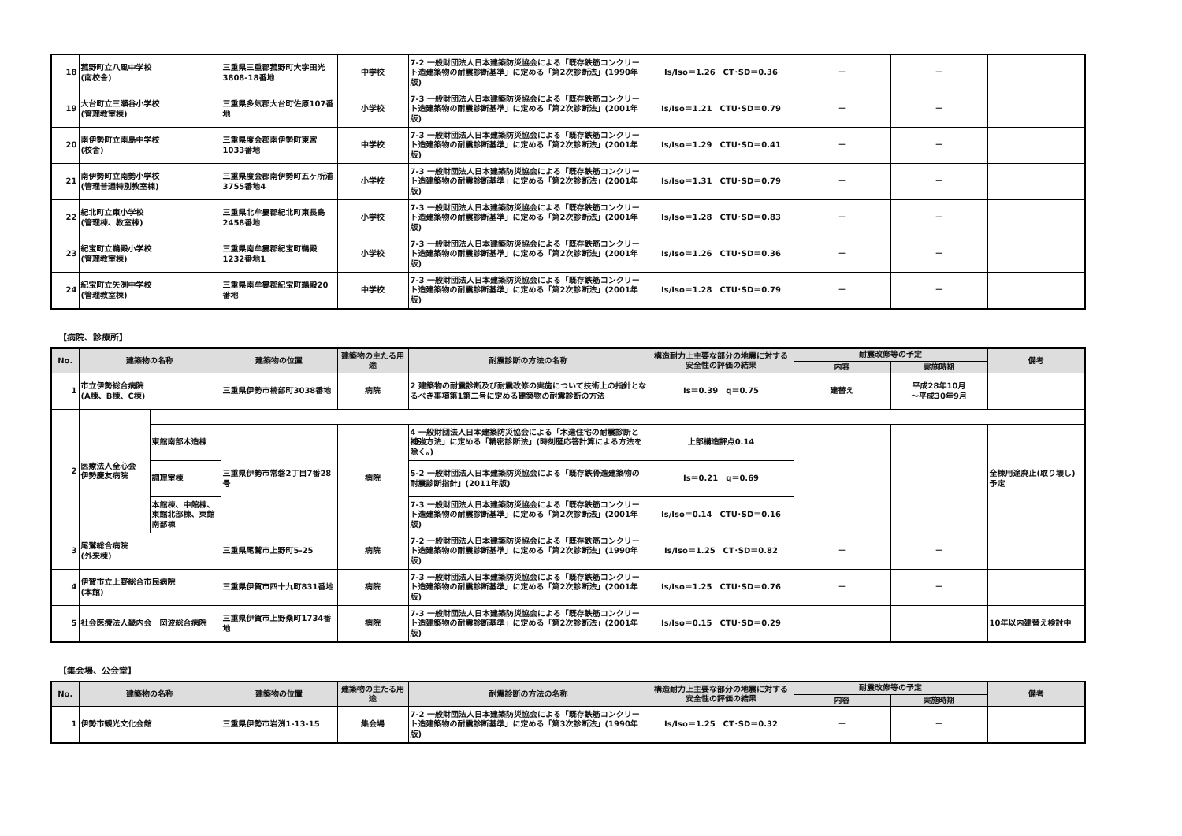| 18 | 菰野町立八風中学校 (南校舎) | 三重県三重郡菰野町大字田光3808-18番地 | 中学校 | 7-2 一般財団法人日本建築防災協会による「既存鉄筋コンクリート造建築物の耐震診断基準」に定める「第2次診断法」(1990年版) | Is/Iso＝1.26 CT･SD＝0.36 | － | － | |
| 19 | 大台町立三瀬谷小学校 (管理教室棟) | 三重県多気郡大台町佐原107番地 | 小学校 | 7-3 一般財団法人日本建築防災協会による「既存鉄筋コンクリート造建築物の耐震診断基準」に定める「第2次診断法」(2001年版) | Is/Iso＝1.21 CTU･SD＝0.79 | － | － | |
| 20 | 南伊勢町立南島中学校 (校舎) | 三重県度会郡南伊勢町東宮1033番地 | 中学校 | 7-3 一般財団法人日本建築防災協会による「既存鉄筋コンクリート造建築物の耐震診断基準」に定める「第2次診断法」(2001年版) | Is/Iso＝1.29 CTU･SD＝0.41 | － | － | |
| 21 | 南伊勢町立南勢小学校 (管理普通特別教室棟) | 三重県度会郡南伊勢町五ヶ所浦3755番地4 | 小学校 | 7-3 一般財団法人日本建築防災協会による「既存鉄筋コンクリート造建築物の耐震診断基準」に定める「第2次診断法」(2001年版) | Is/Iso＝1.31 CTU･SD＝0.79 | － | － | |
| 22 | 紀北町立東小学校 (管理棟、教室棟) | 三重県北牟婁郡紀北町東長島2458番地 | 小学校 | 7-3 一般財団法人日本建築防災協会による「既存鉄筋コンクリート造建築物の耐震診断基準」に定める「第2次診断法」(2001年版) | Is/Iso＝1.28 CTU･SD＝0.83 | － | － | |
| 23 | 紀宝町立鵜殿小学校 (管理教室棟) | 三重県南牟婁郡紀宝町鵜殿1232番地1 | 小学校 | 7-3 一般財団法人日本建築防災協会による「既存鉄筋コンクリート造建築物の耐震診断基準」に定める「第2次診断法」(2001年版) | Is/Iso＝1.26 CTU･SD＝0.36 | － | － | |
| 24 | 紀宝町立矢渕中学校 (管理教室棟) | 三重県南牟婁郡紀宝町鵜殿20番地 | 中学校 | 7-3 一般財団法人日本建築防災協会による「既存鉄筋コンクリート造建築物の耐震診断基準」に定める「第2次診断法」(2001年版) | Is/Iso＝1.28 CTU･SD＝0.79 | － | － | |
【病院、診療所】
| No. | 建築物の名称 | | 建築物の位置 | 建築物の主たる用途 | 耐震診断の方法の名称 | 構造耐力上主要な部分の地震に対する安全性の評価の結果 | 耐震改修等の予定 | | 備考 |
| --- | --- | --- | --- | --- | --- | --- | --- | --- | --- |
| | | | | | | | 内容 | 実施時期 | |
| 1 | 市立伊勢総合病院 (A棟、B棟、C棟) | | 三重県伊勢市楠部町3038番地 | 病院 | 2 建築物の耐震診断及び耐震改修の実施について技術上の指針となるべき事項第1第二号に定める建築物の耐震診断の方法 | Is＝0.39 q＝0.75 | 建替え | 平成28年10月 ～平成30年9月 | |
| 2 | 医療法人全心会 伊勢慶友病院 | | | | | | | | |
| | | 東館南部木造棟 | 三重県伊勢市常磐2丁目7番28号 | 病院 | 4 一般財団法人日本建築防災協会による「木造住宅の耐震診断と補強方法」に定める「精密診断法」(時刻歴応答計算による方法を除く。) | 上部構造評点0.14 | | | 全棟用途廃止(取り壊し)予定 |
| | | 調理室棟 | | | 5-2 一般財団法人日本建築防災協会による「既存鉄骨造建築物の耐震診断指針」(2011年版) | Is＝0.21 q＝0.69 | | | |
| | | 本館棟、中館棟、東館北部棟、東館南部棟 | | | 7-3 一般財団法人日本建築防災協会による「既存鉄筋コンクリート造建築物の耐震診断基準」に定める「第2次診断法」(2001年版) | Is/Iso＝0.14 CTU･SD＝0.16 | | | |
| 3 | 尾鷲総合病院 (外来棟) | | 三重県尾鷲市上野町5-25 | 病院 | 7-2 一般財団法人日本建築防災協会による「既存鉄筋コンクリート造建築物の耐震診断基準」に定める「第2次診断法」(1990年版) | Is/Iso＝1.25 CT･SD＝0.82 | － | － | |
| 4 | 伊賀市立上野総合市民病院 (本館) | | 三重県伊賀市四十九町831番地 | 病院 | 7-3 一般財団法人日本建築防災協会による「既存鉄筋コンクリート造建築物の耐震診断基準」に定める「第2次診断法」(2001年版) | Is/Iso＝1.25 CTU･SD＝0.76 | － | － | |
| 5 | 社会医療法人畿内会 岡波総合病院 | | 三重県伊賀市上野桑町1734番地 | 病院 | 7-3 一般財団法人日本建築防災協会による「既存鉄筋コンクリート造建築物の耐震診断基準」に定める「第2次診断法」(2001年版) | Is/Iso＝0.15 CTU･SD＝0.29 | | | 10年以内建替え検討中 |
【集会場、公会堂】
| No. | 建築物の名称 | 建築物の位置 | 建築物の主たる用途 | 耐震診断の方法の名称 | 構造耐力上主要な部分の地震に対する安全性の評価の結果 | 耐震改修等の予定 | | 備考 |
| --- | --- | --- | --- | --- | --- | --- | --- | --- |
| | | | | | | 内容 | 実施時期 | |
| 1 | 伊勢市観光文化会館 | 三重県伊勢市岩渕1-13-15 | 集会場 | 7-2 一般財団法人日本建築防災協会による「既存鉄筋コンクリート造建築物の耐震診断基準」に定める「第3次診断法」(1990年版) | Is/Iso＝1.25 CT･SD＝0.32 | － | － | |